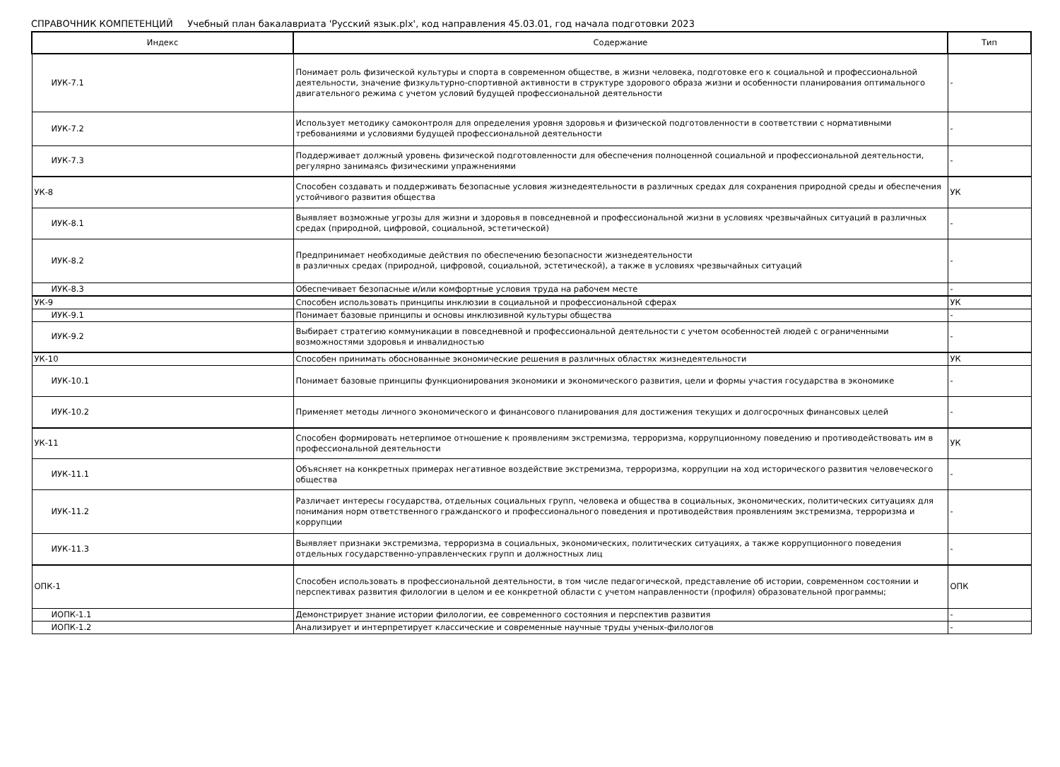СПРАВОЧНИК КОМПЕТЕНЦИЙ Учебный план бакалавриата 'Русский язык.plx', код направления 45.03.01, год начала подготовки 2023
| Индекс | Содержание | Тип |
| --- | --- | --- |
| ИУК-7.1 | Понимает роль физической культуры и спорта в современном обществе, в жизни человека, подготовке его к социальной и профессиональной деятельности, значение физкультурно-спортивной активности в структуре здорового образа жизни и особенности планирования оптимального двигательного режима с учетом условий будущей профессиональной деятельности | - |
| ИУК-7.2 | Использует методику самоконтроля для определения уровня здоровья и физической подготовленности в соответствии с нормативными требованиями и условиями будущей профессиональной деятельности | - |
| ИУК-7.3 | Поддерживает должный уровень физической подготовленности для обеспечения полноценной социальной и профессиональной деятельности, регулярно занимаясь физическими упражнениями | - |
| УК-8 | Способен создавать и поддерживать безопасные условия жизнедеятельности в различных средах для сохранения природной среды и обеспечения устойчивого развития общества | УК |
| ИУК-8.1 | Выявляет возможные угрозы для жизни и здоровья в повседневной и профессиональной жизни в условиях чрезвычайных ситуаций в различных средах (природной, цифровой, социальной, эстетической) | - |
| ИУК-8.2 | Предпринимает необходимые действия по обеспечению безопасности жизнедеятельности в различных средах (природной, цифровой, социальной, эстетической), а также в условиях чрезвычайных ситуаций | - |
| ИУК-8.3 | Обеспечивает безопасные и/или комфортные условия труда на рабочем месте | - |
| УК-9 | Способен использовать принципы инклюзии в социальной и профессиональной сферах | УК |
| ИУК-9.1 | Понимает базовые принципы и основы инклюзивной культуры общества | - |
| ИУК-9.2 | Выбирает стратегию коммуникации в повседневной и профессиональной деятельности с учетом особенностей людей с ограниченными возможностями здоровья и инвалидностью | - |
| УК-10 | Способен принимать обоснованные экономические решения в различных областях жизнедеятельности | УК |
| ИУК-10.1 | Понимает базовые принципы функционирования экономики и экономического развития, цели и формы участия государства в экономике | - |
| ИУК-10.2 | Применяет методы личного экономического и финансового планирования для достижения текущих и долгосрочных финансовых целей | - |
| УК-11 | Способен формировать нетерпимое отношение к проявлениям экстремизма, терроризма, коррупционному поведению и противодействовать им в профессиональной деятельности | УК |
| ИУК-11.1 | Объясняет на конкретных примерах негативное воздействие экстремизма, терроризма, коррупции на ход исторического развития человеческого общества | - |
| ИУК-11.2 | Различает интересы государства, отдельных социальных групп, человека и общества в социальных, экономических, политических ситуациях для понимания норм ответственного гражданского и профессионального поведения и противодействия проявлениям экстремизма, терроризма и коррупции | - |
| ИУК-11.3 | Выявляет признаки экстремизма, терроризма в социальных, экономических, политических ситуациях, а также коррупционного поведения отдельных государственно-управленческих групп и должностных лиц | - |
| ОПК-1 | Способен использовать в профессиональной деятельности, в том числе педагогической, представление об истории, современном состоянии и перспективах развития филологии в целом и ее конкретной области с учетом направленности (профиля) образовательной программы; | ОПК |
| ИОПК-1.1 | Демонстрирует знание истории филологии, ее современного состояния и перспектив развития | - |
| ИОПК-1.2 | Анализирует и интерпретирует классические и современные научные труды ученых-филологов | - |